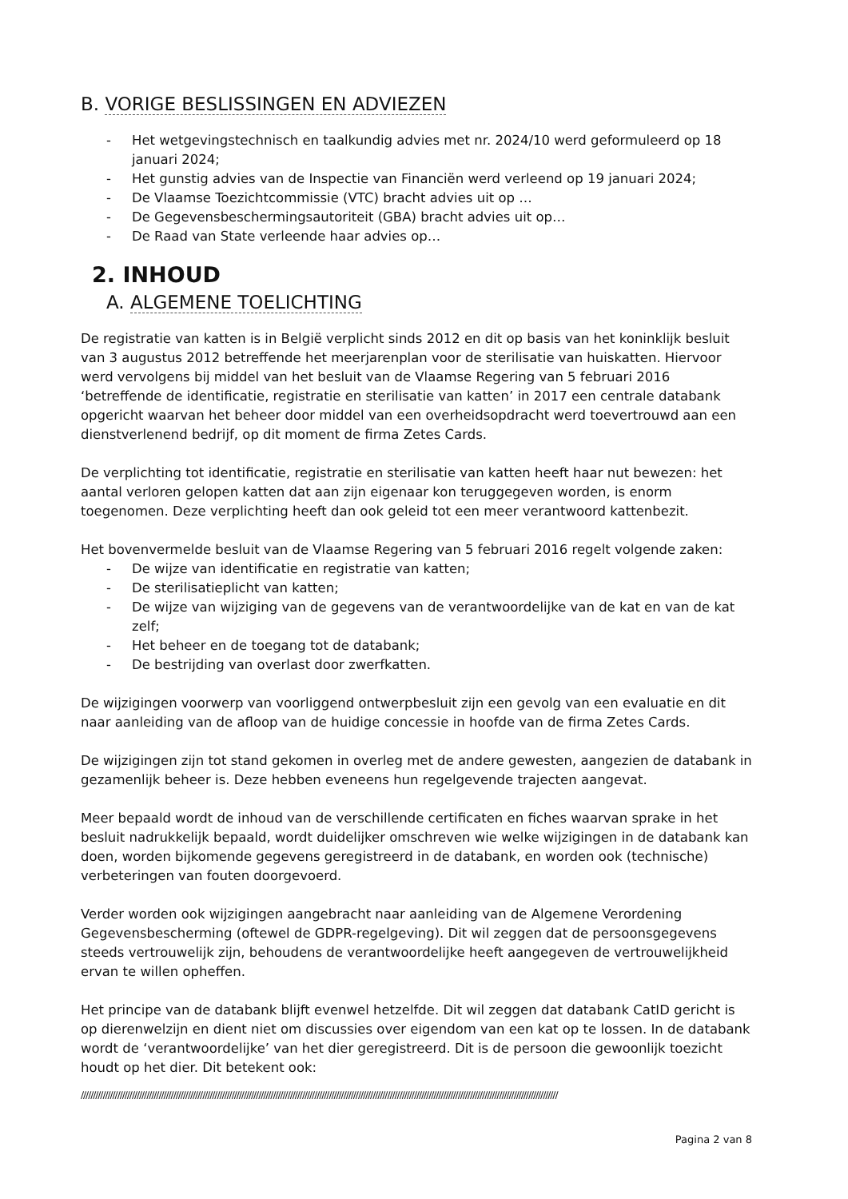B. VORIGE BESLISSINGEN EN ADVIEZEN
- Het wetgevingstechnisch en taalkundig advies met nr. 2024/10 werd geformuleerd op 18 januari 2024;
- Het gunstig advies van de Inspectie van Financiën werd verleend op 19 januari 2024;
- De Vlaamse Toezichtcommissie (VTC) bracht advies uit op …
- De Gegevensbeschermingsautoriteit (GBA) bracht advies uit op…
- De Raad van State verleende haar advies op…
2. INHOUD
A. ALGEMENE TOELICHTING
De registratie van katten is in België verplicht sinds 2012 en dit op basis van het koninklijk besluit van 3 augustus 2012 betreffende het meerjarenplan voor de sterilisatie van huiskatten. Hiervoor werd vervolgens bij middel van het besluit van de Vlaamse Regering van 5 februari 2016 ‘betreffende de identificatie, registratie en sterilisatie van katten’ in 2017 een centrale databank opgericht waarvan het beheer door middel van een overheidsopdracht werd toevertrouwd aan een dienstverlenend bedrijf, op dit moment de firma Zetes Cards.
De verplichting tot identificatie, registratie en sterilisatie van katten heeft haar nut bewezen: het aantal verloren gelopen katten dat aan zijn eigenaar kon teruggegeven worden, is enorm toegenomen. Deze verplichting heeft dan ook geleid tot een meer verantwoord kattenbezit.
Het bovenvermelde besluit van de Vlaamse Regering van 5 februari 2016 regelt volgende zaken:
- De wijze van identificatie en registratie van katten;
- De sterilisatieplicht van katten;
- De wijze van wijziging van de gegevens van de verantwoordelijke van de kat en van de kat zelf;
- Het beheer en de toegang tot de databank;
- De bestrijding van overlast door zwerfkatten.
De wijzigingen voorwerp van voorliggend ontwerpbesluit zijn een gevolg van een evaluatie en dit naar aanleiding van de afloop van de huidige concessie in hoofde van de firma Zetes Cards.
De wijzigingen zijn tot stand gekomen in overleg met de andere gewesten, aangezien de databank in gezamenlijk beheer is. Deze hebben eveneens hun regelgevende trajecten aangevat.
Meer bepaald wordt de inhoud van de verschillende certificaten en fiches waarvan sprake in het besluit nadrukkelijk bepaald, wordt duidelijker omschreven wie welke wijzigingen in de databank kan doen, worden bijkomende gegevens geregistreerd in de databank, en worden ook (technische) verbeteringen van fouten doorgevoerd.
Verder worden ook wijzigingen aangebracht naar aanleiding van de Algemene Verordening Gegevensbescherming (oftewel de GDPR-regelgeving). Dit wil zeggen dat de persoonsgegevens steeds vertrouwelijk zijn, behoudens de verantwoordelijke heeft aangegeven de vertrouwelijkheid ervan te willen opheffen.
Het principe van de databank blijft evenwel hetzelfde. Dit wil zeggen dat databank CatID gericht is op dierenwelzijn en dient niet om discussies over eigendom van een kat op te lossen. In de databank wordt de ‘verantwoordelijke’ van het dier geregistreerd. Dit is de persoon die gewoonlijk toezicht houdt op het dier. Dit betekent ook:
////////////////////////////////////////////////////////////////////////////////////////////////////////////////////////////////////////////////////////////////////////////////////////////////////
Pagina 2 van 8